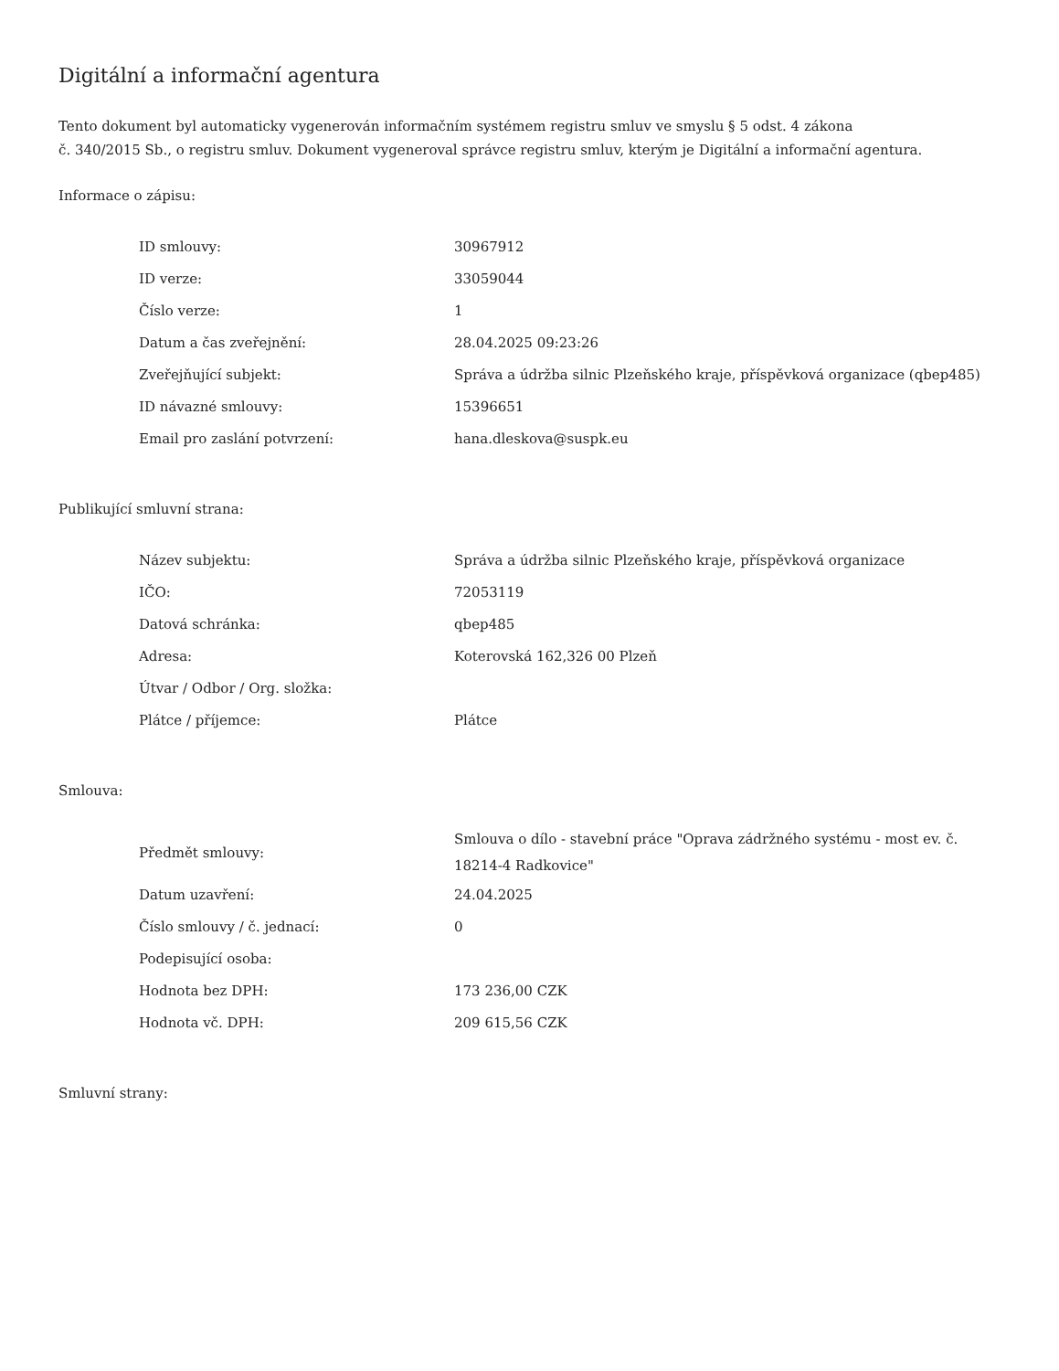Digitální a informační agentura
Tento dokument byl automaticky vygenerován informačním systémem registru smluv ve smyslu § 5 odst. 4 zákona
č. 340/2015 Sb., o registru smluv. Dokument vygeneroval správce registru smluv, kterým je Digitální a informační agentura.
Informace o zápisu:
| ID smlouvy: | 30967912 |
| ID verze: | 33059044 |
| Číslo verze: | 1 |
| Datum a čas zveřejnění: | 28.04.2025 09:23:26 |
| Zveřejňující subjekt: | Správa a údržba silnic Plzeňského kraje, příspěvková organizace (qbep485) |
| ID návazné smlouvy: | 15396651 |
| Email pro zaslání potvrzení: | hana.dleskova@suspk.eu |
Publikující smluvní strana:
| Název subjektu: | Správa a údržba silnic Plzeňského kraje, příspěvková organizace |
| IČO: | 72053119 |
| Datová schránka: | qbep485 |
| Adresa: | Koterovská 162,326 00 Plzeň |
| Útvar / Odbor / Org. složka: | |
| Plátce / příjemce: | Plátce |
Smlouva:
| Předmět smlouvy: | Smlouva o dílo - stavební práce "Oprava zádržného systému - most ev. č. 18214-4 Radkovice" |
| Datum uzavření: | 24.04.2025 |
| Číslo smlouvy / č. jednací: | 0 |
| Podepisující osoba: | |
| Hodnota bez DPH: | 173 236,00 CZK |
| Hodnota vč. DPH: | 209 615,56 CZK |
Smluvní strany: